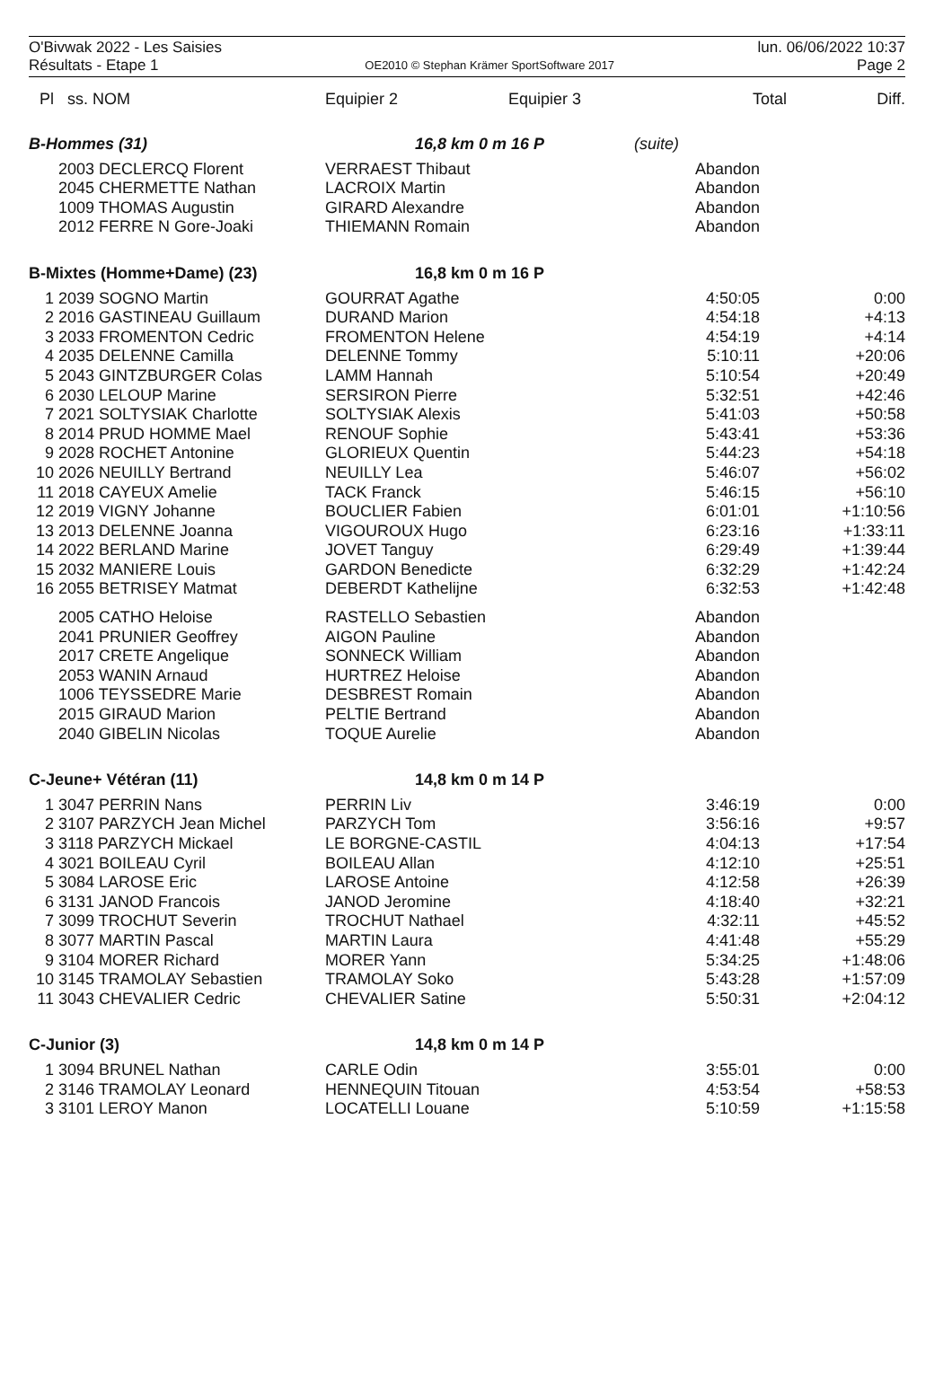O'Bivwak 2022 - Les Saisies
Résultats - Etape 1
OE2010 © Stephan Krämer SportSoftware 2017
lun. 06/06/2022 10:37
Page 2
| Pl | ss. NOM | Equipier 2 | Equipier 3 | Total | Diff. |
| --- | --- | --- | --- | --- | --- |
| B-Hommes (31) | | 16,8 km 0 m 16 P | | (suite) | |
| | 2003 DECLERCQ Florent | VERRAEST Thibaut | | Abandon | |
| | 2045 CHERMETTE Nathan | LACROIX Martin | | Abandon | |
| | 1009 THOMAS Augustin | GIRARD Alexandre | | Abandon | |
| | 2012 FERRE N Gore-Joaki | THIEMANN Romain | | Abandon | |
| B-Mixtes (Homme+Dame) (23) | | 16,8 km 0 m 16 P | | | |
| 1 | 2039 SOGNO Martin | GOURRAT Agathe | | 4:50:05 | 0:00 |
| 2 | 2016 GASTINEAU Guillaum | DURAND Marion | | 4:54:18 | +4:13 |
| 3 | 2033 FROMENTON Cedric | FROMENTON Helene | | 4:54:19 | +4:14 |
| 4 | 2035 DELENNE Camilla | DELENNE Tommy | | 5:10:11 | +20:06 |
| 5 | 2043 GINTZBURGER Colas | LAMM Hannah | | 5:10:54 | +20:49 |
| 6 | 2030 LELOUP Marine | SERSIRON Pierre | | 5:32:51 | +42:46 |
| 7 | 2021 SOLTYSIAK Charlotte | SOLTYSIAK Alexis | | 5:41:03 | +50:58 |
| 8 | 2014 PRUD HOMME Mael | RENOUF Sophie | | 5:43:41 | +53:36 |
| 9 | 2028 ROCHET Antonine | GLORIEUX Quentin | | 5:44:23 | +54:18 |
| 10 | 2026 NEUILLY Bertrand | NEUILLY Lea | | 5:46:07 | +56:02 |
| 11 | 2018 CAYEUX Amelie | TACK Franck | | 5:46:15 | +56:10 |
| 12 | 2019 VIGNY Johanne | BOUCLIER Fabien | | 6:01:01 | +1:10:56 |
| 13 | 2013 DELENNE Joanna | VIGOUROUX Hugo | | 6:23:16 | +1:33:11 |
| 14 | 2022 BERLAND Marine | JOVET Tanguy | | 6:29:49 | +1:39:44 |
| 15 | 2032 MANIERE Louis | GARDON Benedicte | | 6:32:29 | +1:42:24 |
| 16 | 2055 BETRISEY Matmat | DEBERDT Kathelijne | | 6:32:53 | +1:42:48 |
| | 2005 CATHO Heloise | RASTELLO Sebastien | | Abandon | |
| | 2041 PRUNIER Geoffrey | AIGON Pauline | | Abandon | |
| | 2017 CRETE Angelique | SONNECK William | | Abandon | |
| | 2053 WANIN Arnaud | HURTREZ Heloise | | Abandon | |
| | 1006 TEYSSEDRE Marie | DESBREST Romain | | Abandon | |
| | 2015 GIRAUD Marion | PELTIE Bertrand | | Abandon | |
| | 2040 GIBELIN Nicolas | TOQUE Aurelie | | Abandon | |
| C-Jeune+ Vétéran (11) | | 14,8 km 0 m 14 P | | | |
| 1 | 3047 PERRIN Nans | PERRIN Liv | | 3:46:19 | 0:00 |
| 2 | 3107 PARZYCH Jean Michel | PARZYCH Tom | | 3:56:16 | +9:57 |
| 3 | 3118 PARZYCH Mickael | LE BORGNE-CASTIL | | 4:04:13 | +17:54 |
| 4 | 3021 BOILEAU Cyril | BOILEAU Allan | | 4:12:10 | +25:51 |
| 5 | 3084 LAROSE Eric | LAROSE Antoine | | 4:12:58 | +26:39 |
| 6 | 3131 JANOD Francois | JANOD Jeromine | | 4:18:40 | +32:21 |
| 7 | 3099 TROCHUT Severin | TROCHUT Nathael | | 4:32:11 | +45:52 |
| 8 | 3077 MARTIN Pascal | MARTIN Laura | | 4:41:48 | +55:29 |
| 9 | 3104 MORER Richard | MORER Yann | | 5:34:25 | +1:48:06 |
| 10 | 3145 TRAMOLAY Sebastien | TRAMOLAY Soko | | 5:43:28 | +1:57:09 |
| 11 | 3043 CHEVALIER Cedric | CHEVALIER Satine | | 5:50:31 | +2:04:12 |
| C-Junior (3) | | 14,8 km 0 m 14 P | | | |
| 1 | 3094 BRUNEL Nathan | CARLE Odin | | 3:55:01 | 0:00 |
| 2 | 3146 TRAMOLAY Leonard | HENNEQUIN Titouan | | 4:53:54 | +58:53 |
| 3 | 3101 LEROY Manon | LOCATELLI Louane | | 5:10:59 | +1:15:58 |